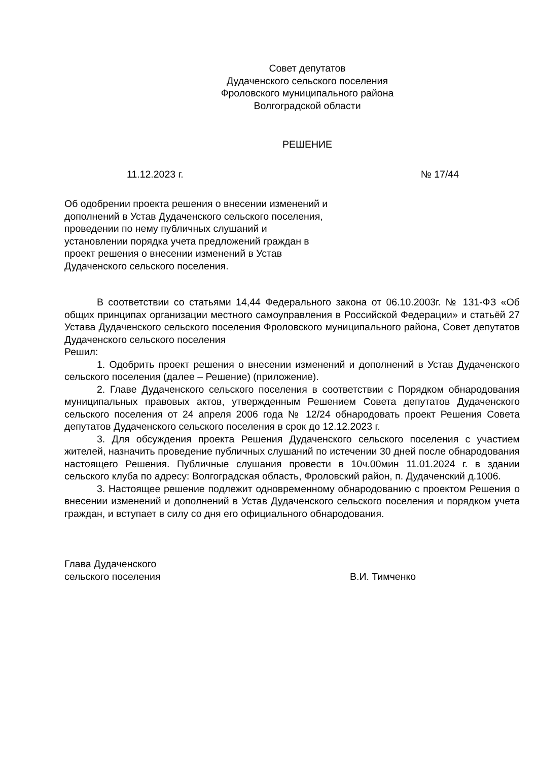Совет депутатов
Дудаченского сельского поселения
Фроловского муниципального района
Волгоградской области
РЕШЕНИЕ
11.12.2023 г. № 17/44
Об одобрении проекта решения о внесении изменений и дополнений в Устав Дудаченского сельского поселения, проведении по нему публичных слушаний и установлении порядка учета предложений граждан в проект решения о внесении изменений в Устав Дудаченского сельского поселения.
В соответствии со статьями 14,44 Федерального закона от 06.10.2003г. № 131-ФЗ «Об общих принципах организации местного самоуправления в Российской Федерации» и статьёй 27 Устава Дудаченского сельского поселения Фроловского муниципального района, Совет депутатов Дудаченского сельского поселения
Решил:
1. Одобрить проект решения о внесении изменений и дополнений в Устав Дудаченского сельского поселения (далее – Решение) (приложение).
2. Главе Дудаченского сельского поселения в соответствии с Порядком обнародования муниципальных правовых актов, утвержденным Решением Совета депутатов Дудаченского сельского поселения от 24 апреля 2006 года № 12/24 обнародовать проект Решения Совета депутатов Дудаченского сельского поселения в срок до 12.12.2023 г.
3. Для обсуждения проекта Решения Дудаченского сельского поселения с участием жителей, назначить проведение публичных слушаний по истечении 30 дней после обнародования настоящего Решения. Публичные слушания провести в 10ч.00мин 11.01.2024 г. в здании сельского клуба по адресу: Волгоградская область, Фроловский район, п. Дудаченский д.1006.
3. Настоящее решение подлежит одновременному обнародованию с проектом Решения о внесении изменений и дополнений в Устав Дудаченского сельского поселения и порядком учета граждан, и вступает в силу со дня его официального обнародования.
Глава Дудаченского
сельского поселения В.И. Тимченко